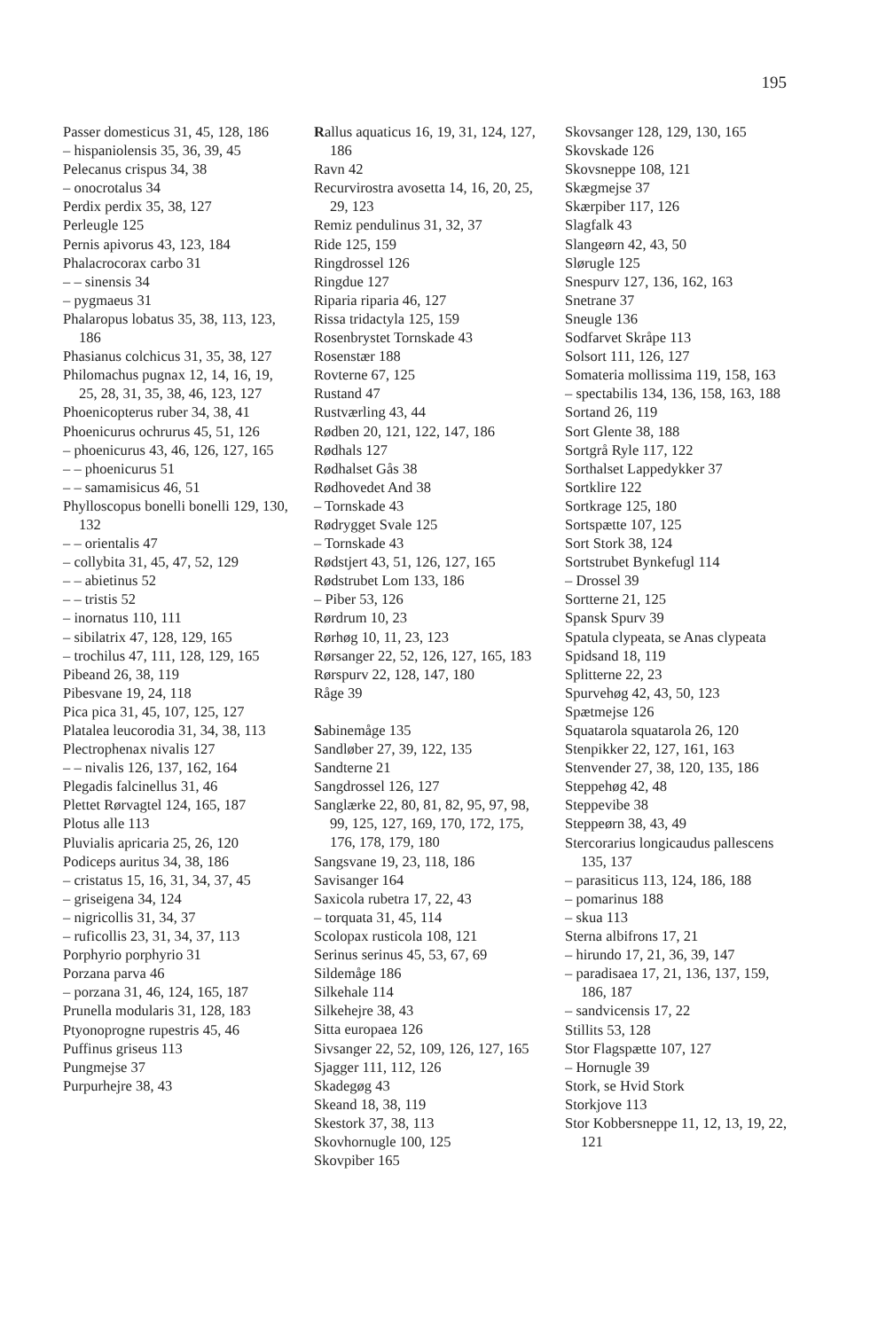195
Passer domesticus 31, 45, 128, 186
– hispaniolensis 35, 36, 39, 45
Pelecanus crispus 34, 38
– onocrotalus 34
Perdix perdix 35, 38, 127
Perleugle 125
Pernis apivorus 43, 123, 184
Phalacrocorax carbo 31
– – sinensis 34
– pygmaeus 31
Phalaropus lobatus 35, 38, 113, 123, 186
Phasianus colchicus 31, 35, 38, 127
Philomachus pugnax 12, 14, 16, 19, 25, 28, 31, 35, 38, 46, 123, 127
Phoenicopterus ruber 34, 38, 41
Phoenicurus ochrurus 45, 51, 126
– phoenicurus 43, 46, 126, 127, 165
– – phoenicurus 51
– – samamisicus 46, 51
Phylloscopus bonelli bonelli 129, 130, 132
– – orientalis 47
– collybita 31, 45, 47, 52, 129
– – abietinus 52
– – tristis 52
– inornatus 110, 111
– sibilatrix 47, 128, 129, 165
– trochilus 47, 111, 128, 129, 165
Pibeand 26, 38, 119
Pibesvane 19, 24, 118
Pica pica 31, 45, 107, 125, 127
Platalea leucorodia 31, 34, 38, 113
Plectrophenax nivalis 127
– – nivalis 126, 137, 162, 164
Plegadis falcinellus 31, 46
Plettet Rørvagtel 124, 165, 187
Plotus alle 113
Pluvialis apricaria 25, 26, 120
Podiceps auritus 34, 38, 186
– cristatus 15, 16, 31, 34, 37, 45
– griseigena 34, 124
– nigricollis 31, 34, 37
– ruficollis 23, 31, 34, 37, 113
Porphyrio porphyrio 31
Porzana parva 46
– porzana 31, 46, 124, 165, 187
Prunella modularis 31, 128, 183
Ptyonoprogne rupestris 45, 46
Puffinus griseus 113
Pungmejse 37
Purpurhejre 38, 43
Rallus aquaticus 16, 19, 31, 124, 127, 186
Ravn 42
Recurvirostra avosetta 14, 16, 20, 25, 29, 123
Remiz pendulinus 31, 32, 37
Ride 125, 159
Ringdrossel 126
Ringdue 127
Riparia riparia 46, 127
Rissa tridactyla 125, 159
Rosenbrystet Tornskade 43
Rosenstær 188
Rovterne 67, 125
Rustand 47
Rustværling 43, 44
Rødben 20, 121, 122, 147, 186
Rødhals 127
Rødhalset Gås 38
Rødhovedet And 38
– Tornskade 43
Rødrygget Svale 125
– Tornskade 43
Rødstjert 43, 51, 126, 127, 165
Rødstrubet Lom 133, 186
– Piber 53, 126
Rørdrum 10, 23
Rørhøg 10, 11, 23, 123
Rørsanger 22, 52, 126, 127, 165, 183
Rørspurv 22, 128, 147, 180
Råge 39
Sabinemåge 135
Sandløber 27, 39, 122, 135
Sandterne 21
Sangdrossel 126, 127
Sanglærke 22, 80, 81, 82, 95, 97, 98, 99, 125, 127, 169, 170, 172, 175, 176, 178, 179, 180
Sangsvane 19, 23, 118, 186
Savisanger 164
Saxicola rubetra 17, 22, 43
– torquata 31, 45, 114
Scolopax rusticola 108, 121
Serinus serinus 45, 53, 67, 69
Sildemåge 186
Silkehale 114
Silkehejre 38, 43
Sitta europaea 126
Sivsanger 22, 52, 109, 126, 127, 165
Sjagger 111, 112, 126
Skadegøg 43
Skeand 18, 38, 119
Skestork 37, 38, 113
Skovhornugle 100, 125
Skovpiber 165
Skovsanger 128, 129, 130, 165
Skovskade 126
Skovsneppe 108, 121
Skægmejse 37
Skærpiber 117, 126
Slagfalk 43
Slangeørn 42, 43, 50
Slørugle 125
Snespurv 127, 136, 162, 163
Snetrane 37
Sneugle 136
Sodfarvet Skråpe 113
Solsort 111, 126, 127
Somateria mollissima 119, 158, 163
– spectabilis 134, 136, 158, 163, 188
Sortand 26, 119
Sort Glente 38, 188
Sortgrå Ryle 117, 122
Sorthalset Lappedykker 37
Sortklire 122
Sortkrage 125, 180
Sortspætte 107, 125
Sort Stork 38, 124
Sortstrubet Bynkefugl 114
– Drossel 39
Sortterne 21, 125
Spansk Spurv 39
Spatula clypeata, se Anas clypeata
Spidsand 18, 119
Splitterne 22, 23
Spurvehøg 42, 43, 50, 123
Spætmejse 126
Squatarola squatarola 26, 120
Stenpikker 22, 127, 161, 163
Stenvender 27, 38, 120, 135, 186
Steppehøg 42, 48
Steppevibe 38
Steppeørn 38, 43, 49
Stercorarius longicaudus pallescens 135, 137
– parasiticus 113, 124, 186, 188
– pomarinus 188
– skua 113
Sterna albifrons 17, 21
– hirundo 17, 21, 36, 39, 147
– paradisaea 17, 21, 136, 137, 159, 186, 187
– sandvicensis 17, 22
Stillits 53, 128
Stor Flagspætte 107, 127
– Hornugle 39
Stork, se Hvid Stork
Storkjove 113
Stor Kobbersneppe 11, 12, 13, 19, 22, 121